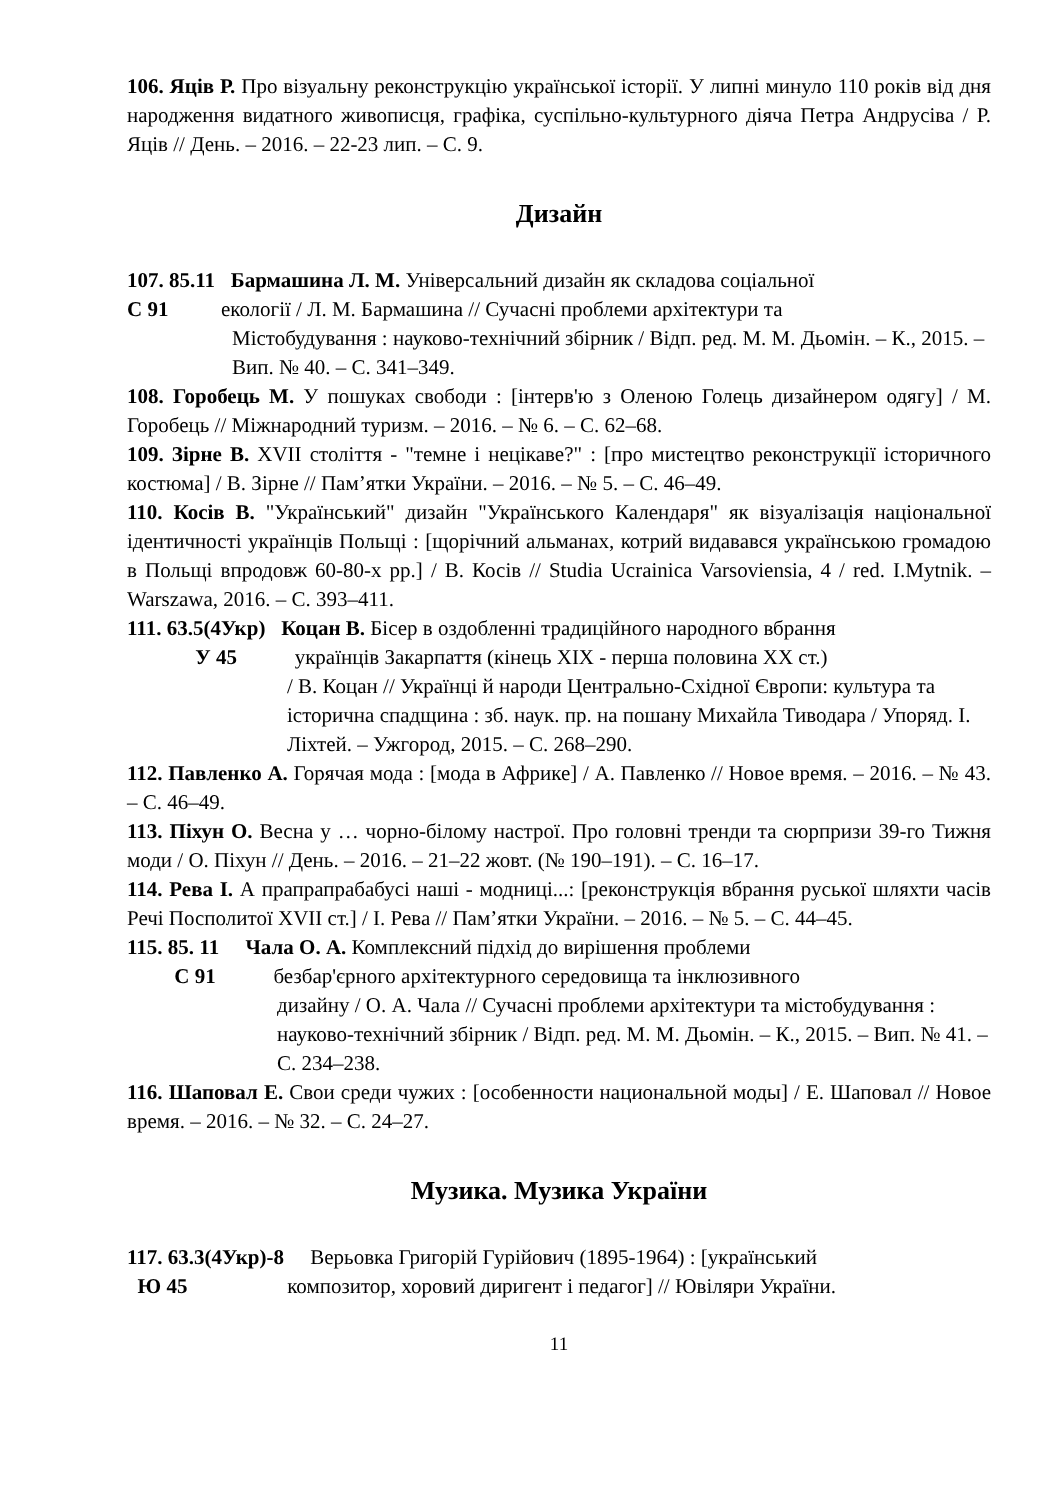106. Яців Р. Про візуальну реконструкцію української історії. У липні минуло 110 років від дня народження видатного живописця, графіка, суспільно-культурного діяча Петра Андрусіва / Р. Яців // День. – 2016. – 22-23 лип. – С. 9.
Дизайн
107. 85.11 Бармашина Л. М. Універсальний дизайн як складова соціальної
С 91 екології / Л. М. Бармашина // Сучасні проблеми архітектури та
Містобудування : науково-технічний збірник / Відп. ред. М. М. Дьомін. – К., 2015. – Вип. № 40. – С. 341–349.
108. Горобець М. У пошуках свободи : [інтерв'ю з Оленою Голець дизайнером одягу] / М. Горобець // Міжнародний туризм. – 2016. – № 6. – С. 62–68.
109. Зірне В. XVII століття - "темне і нецікаве?" : [про мистецтво реконструкції історичного костюма] / В. Зірне // Пам’ятки України. – 2016. – № 5. – С. 46–49.
110. Косів В. "Український" дизайн "Українського Календаря" як візуалізація національної ідентичності українців Польщі : [щорічний альманах, котрий видавався українською громадою в Польщі впродовж 60-80-х рр.] / В. Косів // Studia Ucrainica Varsoviensia, 4 / red. I.Mytnik. – Warszawa, 2016. – С. 393–411.
111. 63.5(4Укр) Коцан В. Бісер в оздобленні традиційного народного вбрання
У 45 українців Закарпаття (кінець XIX - перша половина XX ст.)
/ В. Коцан // Українці й народи Центрально-Східної Європи: культура та історична спадщина : зб. наук. пр. на пошану Михайла Тиводара / Упоряд. І. Ліхтей. – Ужгород, 2015. – С. 268–290.
112. Павленко А. Горячая мода : [мода в Африке] / А. Павленко // Новое время. – 2016. – № 43. – С. 46–49.
113. Піхун О. Весна у … чорно-білому настрої. Про головні тренди та сюрпризи 39-го Тижня моди / О. Піхун // День. – 2016. – 21–22 жовт. (№ 190–191). – С. 16–17.
114. Рева І. А прапрапрабабусі наші - модниці...: [реконструкція вбрання руської шляхти часів Речі Посполитої XVII ст.] / І. Рева // Пам’ятки України. – 2016. – № 5. – С. 44–45.
115. 85. 11 Чала О. А. Комплексний підхід до вирішення проблеми
С 91 безбар'єрного архітектурного середовища та інклюзивного
дизайну / О. А. Чала // Сучасні проблеми архітектури та містобудування : науково-технічний збірник / Відп. ред. М. М. Дьомін. – К., 2015. – Вип. № 41. – С. 234–238.
116. Шаповал Е. Свои среди чужих : [особенности национальной моды] / Е. Шаповал // Новое время. – 2016. – № 32. – С. 24–27.
Музика. Музика України
117. 63.3(4Укр)-8 Верьовка Григорій Гурійович (1895-1964) : [український
Ю 45 композитор, хоровий диригент і педагог] // Ювіляри України.
11